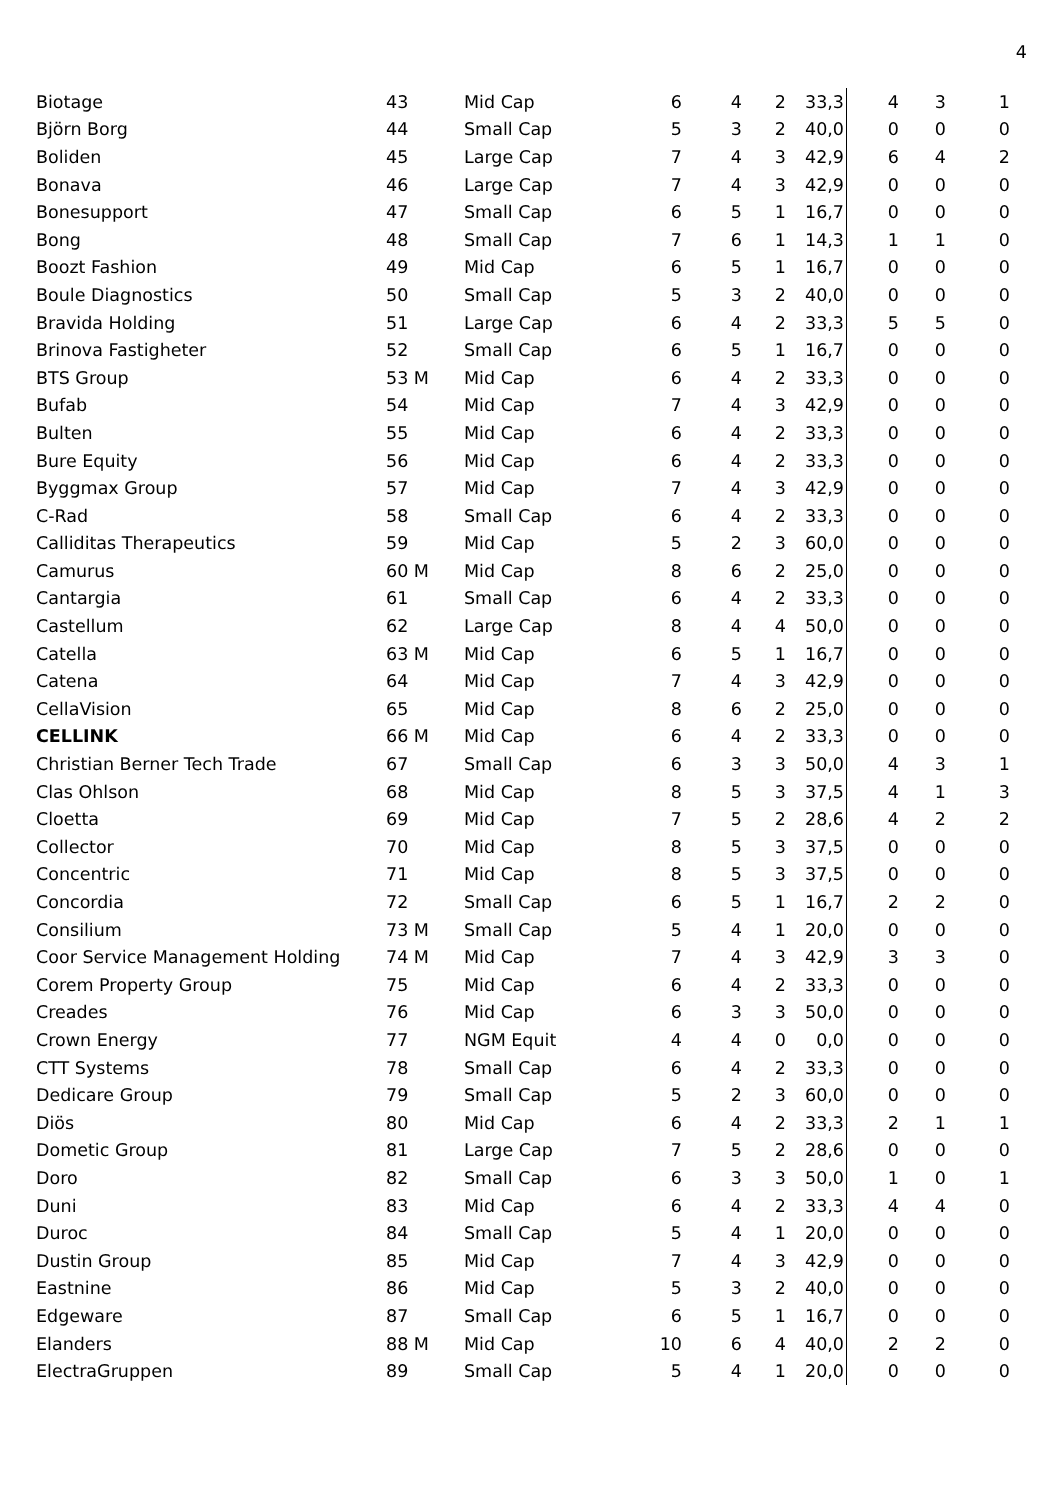4
| Biotage | 43 | Mid Cap | 6 | 4 | 2 | 33,3 | 4 | 3 | 1 |
| Björn Borg | 44 | Small Cap | 5 | 3 | 2 | 40,0 | 0 | 0 | 0 |
| Boliden | 45 | Large Cap | 7 | 4 | 3 | 42,9 | 6 | 4 | 2 |
| Bonava | 46 | Large Cap | 7 | 4 | 3 | 42,9 | 0 | 0 | 0 |
| Bonesupport | 47 | Small Cap | 6 | 5 | 1 | 16,7 | 0 | 0 | 0 |
| Bong | 48 | Small Cap | 7 | 6 | 1 | 14,3 | 1 | 1 | 0 |
| Boozt Fashion | 49 | Mid Cap | 6 | 5 | 1 | 16,7 | 0 | 0 | 0 |
| Boule Diagnostics | 50 | Small Cap | 5 | 3 | 2 | 40,0 | 0 | 0 | 0 |
| Bravida Holding | 51 | Large Cap | 6 | 4 | 2 | 33,3 | 5 | 5 | 0 |
| Brinova Fastigheter | 52 | Small Cap | 6 | 5 | 1 | 16,7 | 0 | 0 | 0 |
| BTS Group | 53 M | Mid Cap | 6 | 4 | 2 | 33,3 | 0 | 0 | 0 |
| Bufab | 54 | Mid Cap | 7 | 4 | 3 | 42,9 | 0 | 0 | 0 |
| Bulten | 55 | Mid Cap | 6 | 4 | 2 | 33,3 | 0 | 0 | 0 |
| Bure Equity | 56 | Mid Cap | 6 | 4 | 2 | 33,3 | 0 | 0 | 0 |
| Byggmax Group | 57 | Mid Cap | 7 | 4 | 3 | 42,9 | 0 | 0 | 0 |
| C-Rad | 58 | Small Cap | 6 | 4 | 2 | 33,3 | 0 | 0 | 0 |
| Calliditas Therapeutics | 59 | Mid Cap | 5 | 2 | 3 | 60,0 | 0 | 0 | 0 |
| Camurus | 60 M | Mid Cap | 8 | 6 | 2 | 25,0 | 0 | 0 | 0 |
| Cantargia | 61 | Small Cap | 6 | 4 | 2 | 33,3 | 0 | 0 | 0 |
| Castellum | 62 | Large Cap | 8 | 4 | 4 | 50,0 | 0 | 0 | 0 |
| Catella | 63 M | Mid Cap | 6 | 5 | 1 | 16,7 | 0 | 0 | 0 |
| Catena | 64 | Mid Cap | 7 | 4 | 3 | 42,9 | 0 | 0 | 0 |
| CellaVision | 65 | Mid Cap | 8 | 6 | 2 | 25,0 | 0 | 0 | 0 |
| CELLINK | 66 M | Mid Cap | 6 | 4 | 2 | 33,3 | 0 | 0 | 0 |
| Christian Berner Tech Trade | 67 | Small Cap | 6 | 3 | 3 | 50,0 | 4 | 3 | 1 |
| Clas Ohlson | 68 | Mid Cap | 8 | 5 | 3 | 37,5 | 4 | 1 | 3 |
| Cloetta | 69 | Mid Cap | 7 | 5 | 2 | 28,6 | 4 | 2 | 2 |
| Collector | 70 | Mid Cap | 8 | 5 | 3 | 37,5 | 0 | 0 | 0 |
| Concentric | 71 | Mid Cap | 8 | 5 | 3 | 37,5 | 0 | 0 | 0 |
| Concordia | 72 | Small Cap | 6 | 5 | 1 | 16,7 | 2 | 2 | 0 |
| Consilium | 73 M | Small Cap | 5 | 4 | 1 | 20,0 | 0 | 0 | 0 |
| Coor Service Management Holding | 74 M | Mid Cap | 7 | 4 | 3 | 42,9 | 3 | 3 | 0 |
| Corem Property Group | 75 | Mid Cap | 6 | 4 | 2 | 33,3 | 0 | 0 | 0 |
| Creades | 76 | Mid Cap | 6 | 3 | 3 | 50,0 | 0 | 0 | 0 |
| Crown Energy | 77 | NGM Equit | 4 | 4 | 0 | 0,0 | 0 | 0 | 0 |
| CTT Systems | 78 | Small Cap | 6 | 4 | 2 | 33,3 | 0 | 0 | 0 |
| Dedicare Group | 79 | Small Cap | 5 | 2 | 3 | 60,0 | 0 | 0 | 0 |
| Diös | 80 | Mid Cap | 6 | 4 | 2 | 33,3 | 2 | 1 | 1 |
| Dometic Group | 81 | Large Cap | 7 | 5 | 2 | 28,6 | 0 | 0 | 0 |
| Doro | 82 | Small Cap | 6 | 3 | 3 | 50,0 | 1 | 0 | 1 |
| Duni | 83 | Mid Cap | 6 | 4 | 2 | 33,3 | 4 | 4 | 0 |
| Duroc | 84 | Small Cap | 5 | 4 | 1 | 20,0 | 0 | 0 | 0 |
| Dustin Group | 85 | Mid Cap | 7 | 4 | 3 | 42,9 | 0 | 0 | 0 |
| Eastnine | 86 | Mid Cap | 5 | 3 | 2 | 40,0 | 0 | 0 | 0 |
| Edgeware | 87 | Small Cap | 6 | 5 | 1 | 16,7 | 0 | 0 | 0 |
| Elanders | 88 M | Mid Cap | 10 | 6 | 4 | 40,0 | 2 | 2 | 0 |
| ElectraGruppen | 89 | Small Cap | 5 | 4 | 1 | 20,0 | 0 | 0 | 0 |